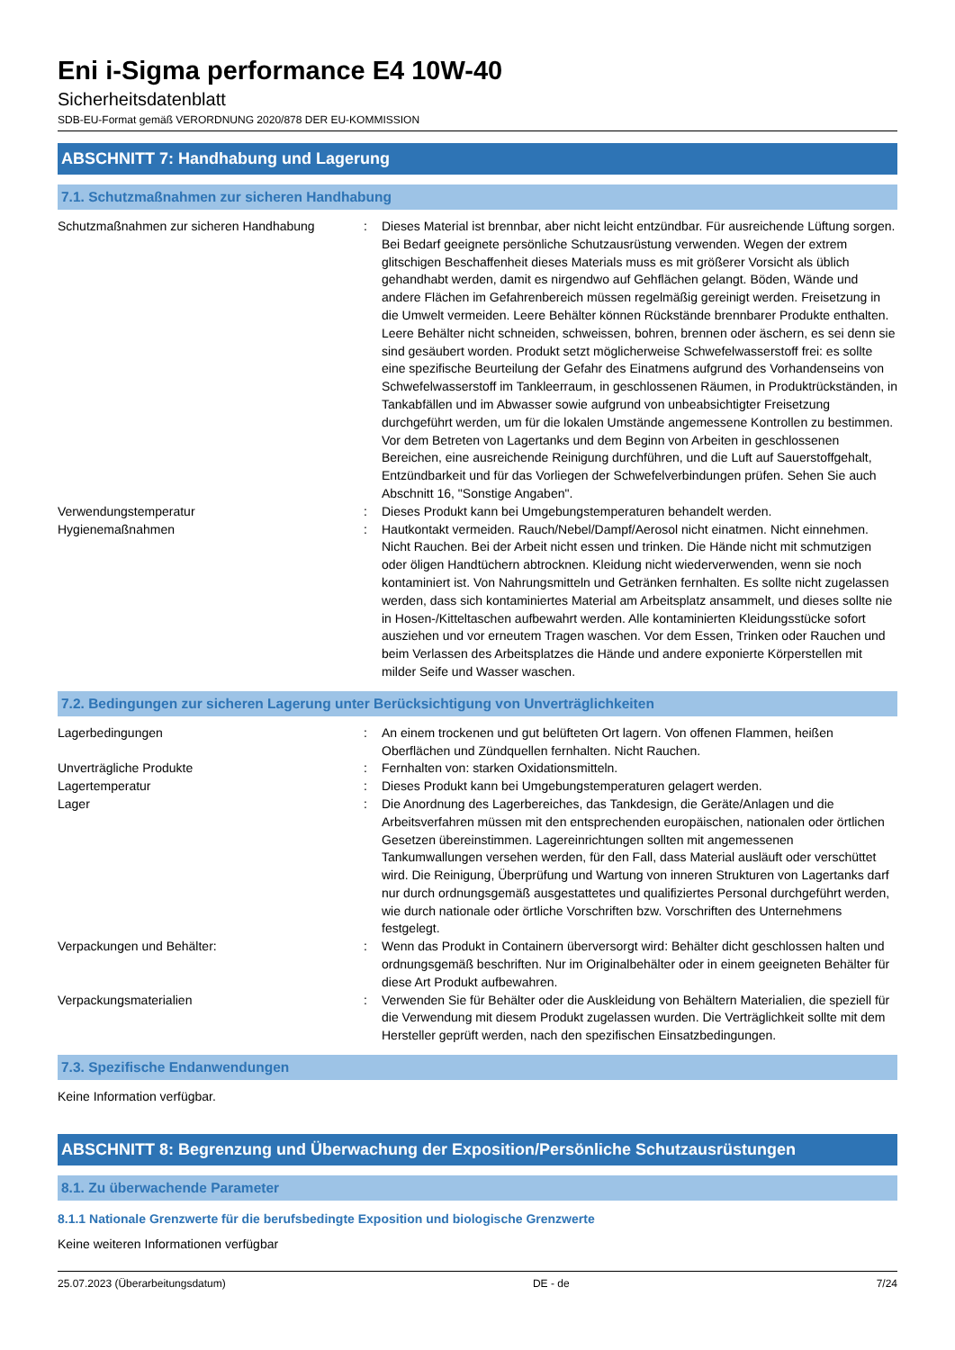Eni i-Sigma performance E4 10W-40
Sicherheitsdatenblatt
SDB-EU-Format gemäß VERORDNUNG 2020/878 DER EU-KOMMISSION
ABSCHNITT 7: Handhabung und Lagerung
7.1. Schutzmaßnahmen zur sicheren Handhabung
Schutzmaßnahmen zur sicheren Handhabung : Dieses Material ist brennbar, aber nicht leicht entzündbar. Für ausreichende Lüftung sorgen. Bei Bedarf geeignete persönliche Schutzausrüstung verwenden. Wegen der extrem glitschigen Beschaffenheit dieses Materials muss es mit größerer Vorsicht als üblich gehandhabt werden, damit es nirgendwo auf Gehflächen gelangt. Böden, Wände und andere Flächen im Gefahrenbereich müssen regelmäßig gereinigt werden. Freisetzung in die Umwelt vermeiden. Leere Behälter können Rückstände brennbarer Produkte enthalten. Leere Behälter nicht schneiden, schweissen, bohren, brennen oder äschern, es sei denn sie sind gesäubert worden. Produkt setzt möglicherweise Schwefelwasserstoff frei: es sollte eine spezifische Beurteilung der Gefahr des Einatmens aufgrund des Vorhandenseins von Schwefelwasserstoff im Tankleerraum, in geschlossenen Räumen, in Produktrückständen, in Tankabfällen und im Abwasser sowie aufgrund von unbeabsichtigter Freisetzung durchgeführt werden, um für die lokalen Umstände angemessene Kontrollen zu bestimmen. Vor dem Betreten von Lagertanks und dem Beginn von Arbeiten in geschlossenen Bereichen, eine ausreichende Reinigung durchführen, und die Luft auf Sauerstoffgehalt, Entzündbarkeit und für das Vorliegen der Schwefelverbindungen prüfen. Sehen Sie auch Abschnitt 16, "Sonstige Angaben".
Verwendungstemperatur : Dieses Produkt kann bei Umgebungstemperaturen behandelt werden.
Hygienemaßnahmen : Hautkontakt vermeiden. Rauch/Nebel/Dampf/Aerosol nicht einatmen. Nicht einnehmen. Nicht Rauchen. Bei der Arbeit nicht essen und trinken. Die Hände nicht mit schmutzigen oder öligen Handtüchern abtrocknen. Kleidung nicht wiederverwenden, wenn sie noch kontaminiert ist. Von Nahrungsmitteln und Getränken fernhalten. Es sollte nicht zugelassen werden, dass sich kontaminiertes Material am Arbeitsplatz ansammelt, und dieses sollte nie in Hosen-/Kitteltaschen aufbewahrt werden. Alle kontaminierten Kleidungsstücke sofort ausziehen und vor erneutem Tragen waschen. Vor dem Essen, Trinken oder Rauchen und beim Verlassen des Arbeitsplatzes die Hände und andere exponierte Körperstellen mit milder Seife und Wasser waschen.
7.2. Bedingungen zur sicheren Lagerung unter Berücksichtigung von Unverträglichkeiten
Lagerbedingungen : An einem trockenen und gut belüfteten Ort lagern. Von offenen Flammen, heißen Oberflächen und Zündquellen fernhalten. Nicht Rauchen.
Unverträgliche Produkte : Fernhalten von: starken Oxidationsmitteln.
Lagertemperatur : Dieses Produkt kann bei Umgebungstemperaturen gelagert werden.
Lager : Die Anordnung des Lagerbereiches, das Tankdesign, die Geräte/Anlagen und die Arbeitsverfahren müssen mit den entsprechenden europäischen, nationalen oder örtlichen Gesetzen übereinstimmen. Lagereinrichtungen sollten mit angemessenen Tankumwallungen versehen werden, für den Fall, dass Material ausläuft oder verschüttet wird. Die Reinigung, Überprüfung und Wartung von inneren Strukturen von Lagertanks darf nur durch ordnungsgemäß ausgestattetes und qualifiziertes Personal durchgeführt werden, wie durch nationale oder örtliche Vorschriften bzw. Vorschriften des Unternehmens festgelegt.
Verpackungen und Behälter: : Wenn das Produkt in Containern überversorgt wird: Behälter dicht geschlossen halten und ordnungsgemäß beschriften. Nur im Originalbehälter oder in einem geeigneten Behälter für diese Art Produkt aufbewahren.
Verpackungsmaterialien : Verwenden Sie für Behälter oder die Auskleidung von Behältern Materialien, die speziell für die Verwendung mit diesem Produkt zugelassen wurden. Die Verträglichkeit sollte mit dem Hersteller geprüft werden, nach den spezifischen Einsatzbedingungen.
7.3. Spezifische Endanwendungen
Keine Information verfügbar.
ABSCHNITT 8: Begrenzung und Überwachung der Exposition/Persönliche Schutzausrüstungen
8.1. Zu überwachende Parameter
8.1.1 Nationale Grenzwerte für die berufsbedingte Exposition und biologische Grenzwerte
Keine weiteren Informationen verfügbar
25.07.2023 (Überarbeitungsdatum) DE - de 7/24